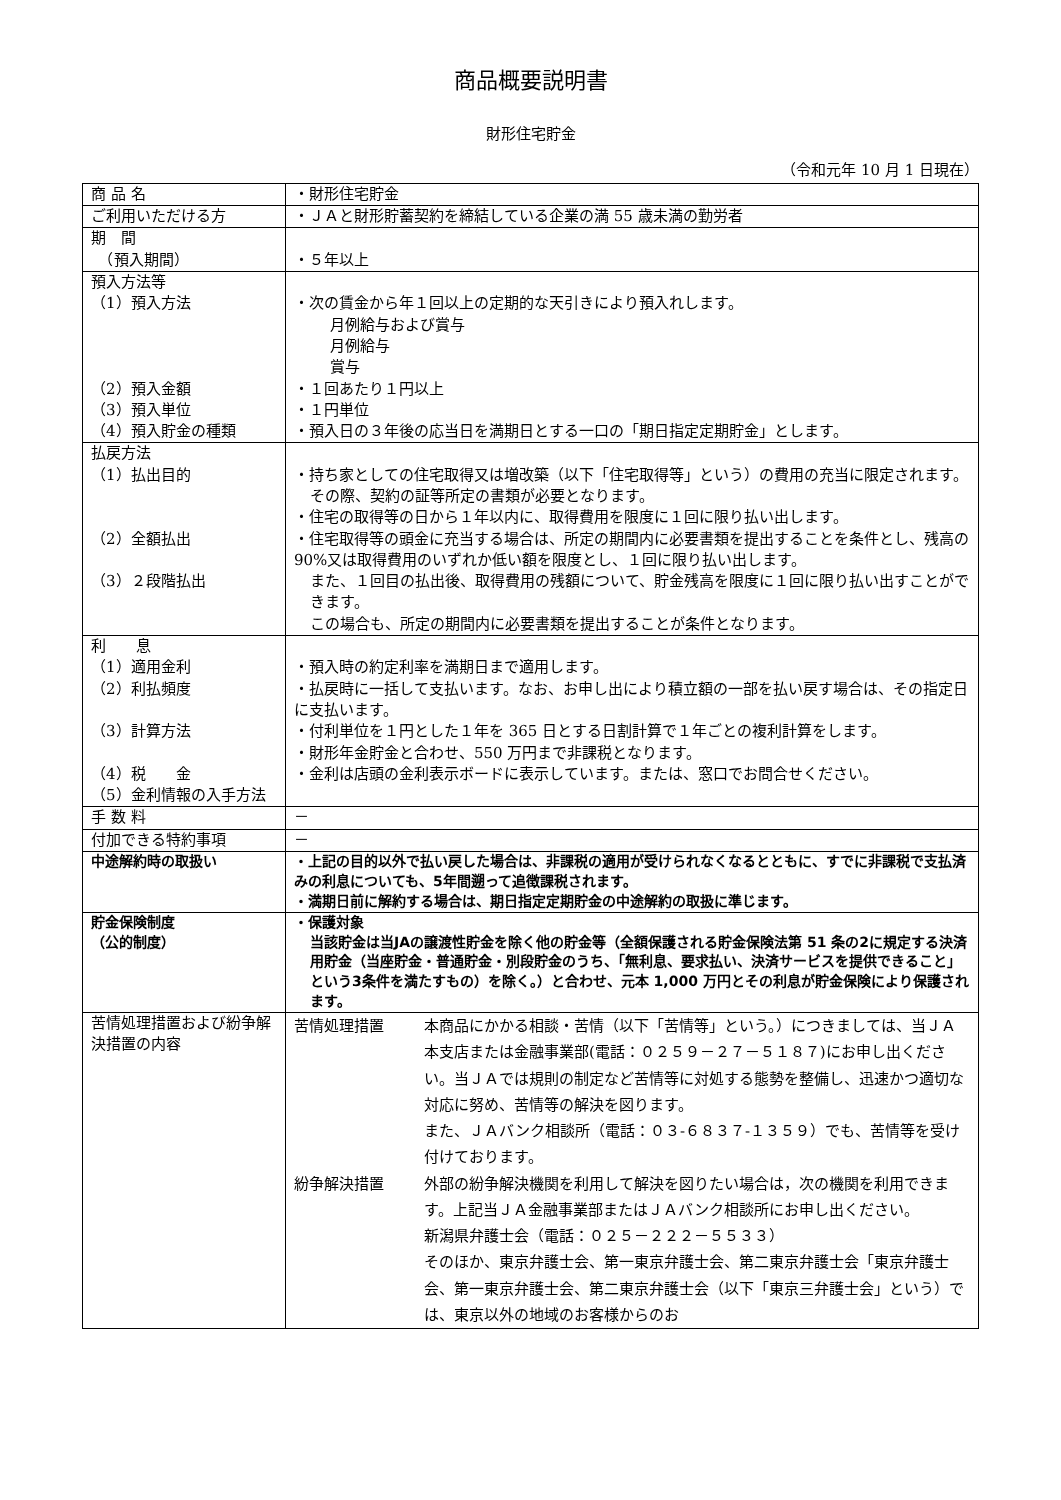商品概要説明書
財形住宅貯金
（令和元年 10 月 1 日現在）
| 商 品 名 | ・財形住宅貯金 |
| ご利用いただける方 | ・ＪＡと財形貯蓄契約を締結している企業の満 55 歳未満の勤労者 |
| 期 間 （預入期間） | ・５年以上 |
| 預入方法等 （1）預入方法 （2）預入金額 （3）預入単位 （4）預入貯金の種類 | ・次の賃金から年１回以上の定期的な天引きにより預入れします。 月例給与および賞与 月例給与 賞与 ・１回あたり１円以上 ・１円単位 ・預入日の３年後の応当日を満期日とする一口の「期日指定定期貯金」とします。 |
| 払戻方法 （1）払出目的 （2）全額払出 （3）２段階払出 | ・持ち家としての住宅取得又は増改築（以下「住宅取得等」という）の費用の充当に限定されます。 その際、契約の証等所定の書類が必要となります。 ・住宅の取得等の日から１年以内に、取得費用を限度に１回に限り払い出します。 ・住宅取得等の頭金に充当する場合は、所定の期間内に必要書類を提出することを条件とし、残高の 90%又は取得費用のいずれか低い額を限度とし、１回に限り払い出します。 また、１回目の払出後、取得費用の残額について、貯金残高を限度に１回に限り払い出すことができます。 この場合も、所定の期間内に必要書類を提出することが条件となります。 |
| 利 息 （1）適用金利 （2）利払頻度 （3）計算方法 （4）税 金 （5）金利情報の入手方法 | ・預入時の約定利率を満期日まで適用します。 ・払戻時に一括して支払います。なお、お申し出により積立額の一部を払い戻す場合は、その指定日に支払います。 ・付利単位を１円とした１年を 365 日とする日割計算で１年ごとの複利計算をします。 ・財形年金貯金と合わせ、550 万円まで非課税となります。 ・金利は店頭の金利表示ボードに表示しています。または、窓口でお問合せください。 |
| 手 数 料 | － |
| 付加できる特約事項 | － |
| 中途解約時の取扱い | ・上記の目的以外で払い戻した場合は、非課税の適用が受けられなくなるとともに、すでに非課税で支払済みの利息についても、5年間遡って追徴課税されます。 ・満期日前に解約する場合は、期日指定定期貯金の中途解約の取扱に準じます。 |
| 貯金保険制度 （公的制度） | ・保護対象 当該貯金は当JAの譲渡性貯金を除く他の貯金等（全額保護される貯金保険法第 51 条の2に規定する決済用貯金（当座貯金・普通貯金・別段貯金のうち、「無利息、要求払い、決済サービスを提供できること」という3条件を満たすもの）を除く。）と合わせ、元本 1,000 万円とその利息が貯金保険により保護されます。 |
| 苦情処理措置および紛争解決措置の内容 | 苦情処理措置 本商品にかかる相談・苦情（以下「苦情等」という。）につきましては、当ＪＡ本支店または金融事業部(電話：０２５９－２７－５１８７)にお申し出ください。当ＪＡでは規則の制定など苦情等に対処する態勢を整備し、迅速かつ適切な対応に努め、苦情等の解決を図ります。 また、ＪＡバンク相談所（電話：０３-６８３７-１３５９）でも、苦情等を受け付けております。 紛争解決措置 外部の紛争解決機関を利用して解決を図りたい場合は，次の機関を利用できます。上記当ＪＡ金融事業部またはＪＡバンク相談所にお申し出ください。 新潟県弁護士会（電話：０２５－２２２－５５３３） そのほか、東京弁護士会、第一東京弁護士会、第二東京弁護士会「東京弁護士会、第一東京弁護士会、第二東京弁護士会（以下「東京三弁護士会」という）では、東京以外の地域のお客様からのお |